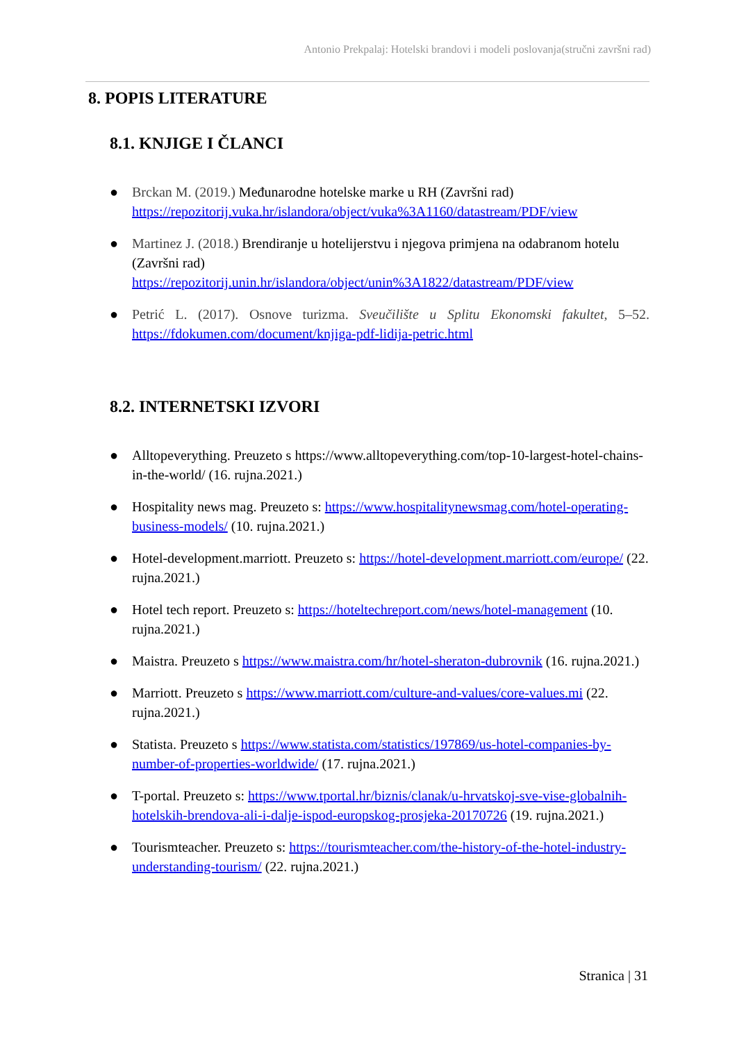Antonio Prekpalaj: Hotelski brandovi i modeli poslovanja(stručni završni rad)
8. POPIS LITERATURE
8.1. KNJIGE I ČLANCI
● Brckan M. (2019.) Međunarodne hotelske marke u RH (Završni rad)
https://repozitorij.vuka.hr/islandora/object/vuka%3A1160/datastream/PDF/view
● Martinez J. (2018.) Brendiranje u hotelijerstvu i njegova primjena na odabranom hotelu
(Završni rad)
https://repozitorij.unin.hr/islandora/object/unin%3A1822/datastream/PDF/view
● Petrić L. (2017). Osnove turizma. Sveučilište u Splitu Ekonomski fakultet, 5–52. https://fdokumen.com/document/knjiga-pdf-lidija-petric.html
8.2. INTERNETSKI IZVORI
● Alltopeverything. Preuzeto s https://www.alltopeverything.com/top-10-largest-hotel-chains-in-the-world/ (16. rujna.2021.)
● Hospitality news mag. Preuzeto s: https://www.hospitalitynewsmag.com/hotel-operating-business-models/ (10. rujna.2021.)
● Hotel-development.marriott. Preuzeto s: https://hotel-development.marriott.com/europe/ (22. rujna.2021.)
● Hotel tech report. Preuzeto s: https://hoteltechreport.com/news/hotel-management (10. rujna.2021.)
● Maistra. Preuzeto s https://www.maistra.com/hr/hotel-sheraton-dubrovnik (16. rujna.2021.)
● Marriott. Preuzeto s https://www.marriott.com/culture-and-values/core-values.mi (22. rujna.2021.)
● Statista. Preuzeto s https://www.statista.com/statistics/197869/us-hotel-companies-by-number-of-properties-worldwide/ (17. rujna.2021.)
● T-portal. Preuzeto s: https://www.tportal.hr/biznis/clanak/u-hrvatskoj-sve-vise-globalnih-hotelskih-brendova-ali-i-dalje-ispod-europskog-prosjeka-20170726 (19. rujna.2021.)
● Tourismteacher. Preuzeto s: https://tourismteacher.com/the-history-of-the-hotel-industry-understanding-tourism/ (22. rujna.2021.)
Stranica | 31